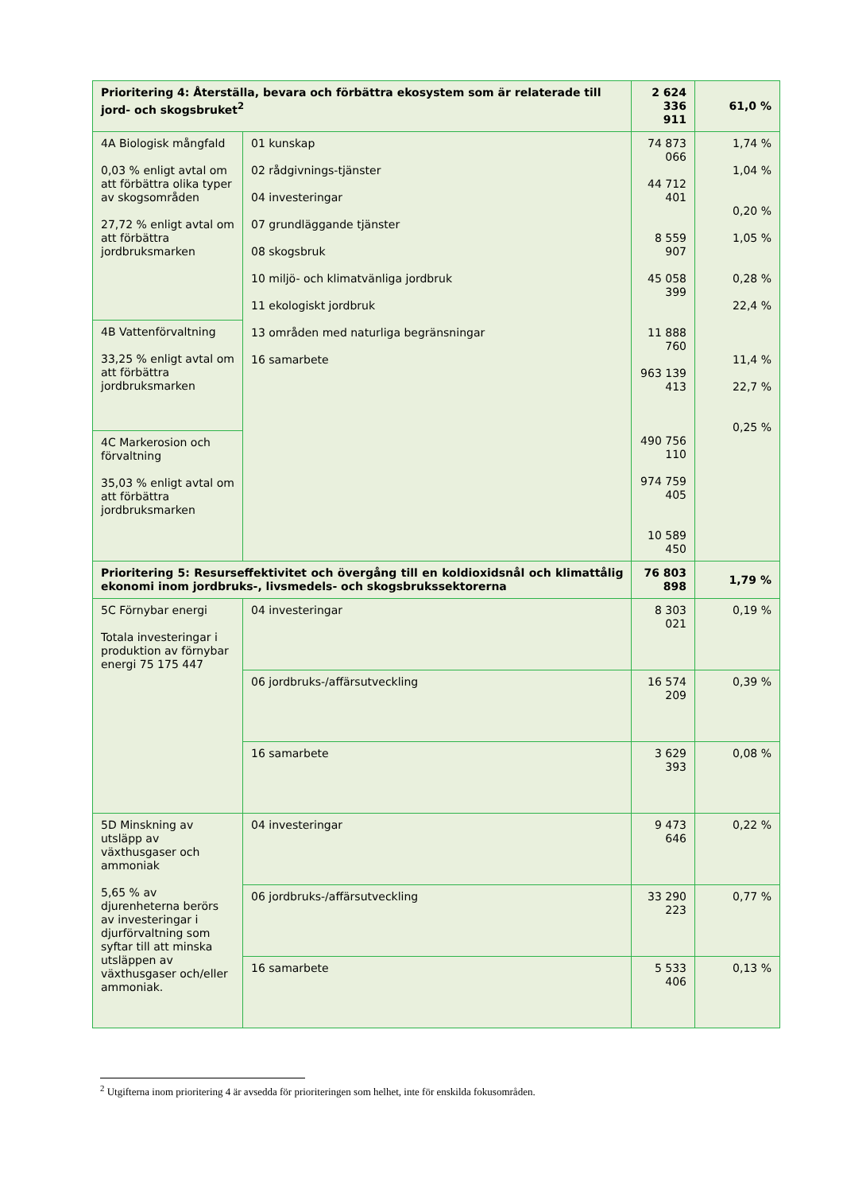| Prioritering 4: Återställa, bevara och förbättra ekosystem som är relaterade till jord- och skogsbruket<sup>2</sup> | | 2 624 336 911 | 61,0 % |
| 4A Biologisk mångfald 0,03 % enligt avtal om att förbättra olika typer av skogsområden 27,72 % enligt avtal om att förbättra jordbruksmarken | 01 kunskap 02 rådgivnings-tjänster 04 investeringar 07 grundläggande tjänster 08 skogsbruk 10 miljö- och klimatvänliga jordbruk 11 ekologiskt jordbruk 13 områden med naturliga begränsningar 16 samarbete | 74 873 066 44 712 401 8 559 907 45 058 399 11 888 760 963 139 413 490 756 110 974 759 405 10 589 450 | 1,74 % 1,04 % 0,20 % 1,05 % 0,28 % 22,4 % 11,4 % 22,7 % 0,25 % |
| 4B Vattenförvaltning 33,25 % enligt avtal om att förbättra jordbruksmarken | | | |
| 4C Markerosion och förvaltning 35,03 % enligt avtal om att förbättra jordbruksmarken | | | |
| Prioritering 5: Resurseffektivitet och övergång till en koldioxidsnål och klimattålig ekonomi inom jordbruks-, livsmedels- och skogsbrukssektorerna | | 76 803 898 | 1,79 % |
| 5C Förnybar energi Totala investeringar i produktion av förnybar energi 75 175 447 | 04 investeringar | 8 303 021 | 0,19 % |
| | 06 jordbruks-/affärsutveckling | 16 574 209 | 0,39 % |
| | 16 samarbete | 3 629 393 | 0,08 % |
| 5D Minskning av utsläpp av växthusgaser och ammoniak 5,65 % av djurenheterna berörs av investeringar i djurförvaltning som syftar till att minska utsläppen av växthusgaser och/eller ammoniak. | 04 investeringar | 9 473 646 | 0,22 % |
| | 06 jordbruks-/affärsutveckling | 33 290 223 | 0,77 % |
| | 16 samarbete | 5 533 406 | 0,13 % |
<sup>2</sup> Utgifterna inom prioritering 4 är avsedda för prioriteringen som helhet, inte för enskilda fokusområden.